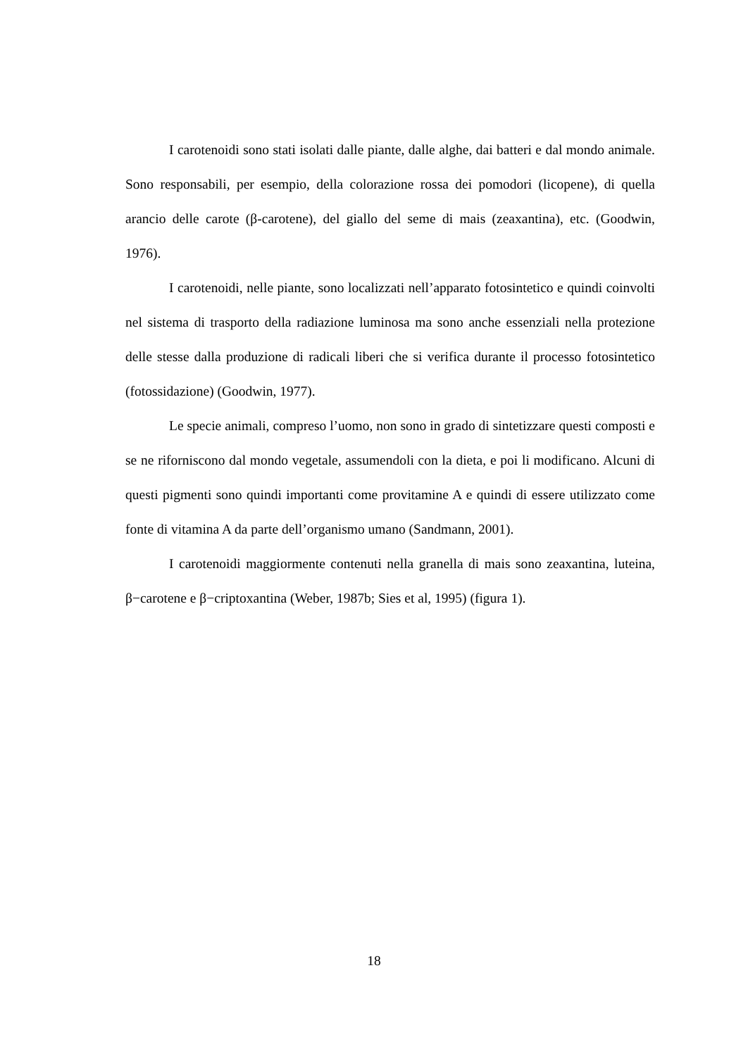I carotenoidi sono stati isolati dalle piante, dalle alghe, dai batteri e dal mondo animale. Sono responsabili, per esempio, della colorazione rossa dei pomodori (licopene), di quella arancio delle carote (β-carotene), del giallo del seme di mais (zeaxantina), etc. (Goodwin, 1976).
I carotenoidi, nelle piante, sono localizzati nell’apparato fotosintetico e quindi coinvolti nel sistema di trasporto della radiazione luminosa ma sono anche essenziali nella protezione delle stesse dalla produzione di radicali liberi che si verifica durante il processo fotosintetico (fotossidazione) (Goodwin, 1977).
Le specie animali, compreso l’uomo, non sono in grado di sintetizzare questi composti e se ne riforniscono dal mondo vegetale, assumendoli con la dieta, e poi li modificano. Alcuni di questi pigmenti sono quindi importanti come provitamine A e quindi di essere utilizzato come fonte di vitamina A da parte dell’organismo umano (Sandmann, 2001).
I carotenoidi maggiormente contenuti nella granella di mais sono zeaxantina, luteina, β−carotene e β−criptoxantina (Weber, 1987b; Sies et al, 1995) (figura 1).
18